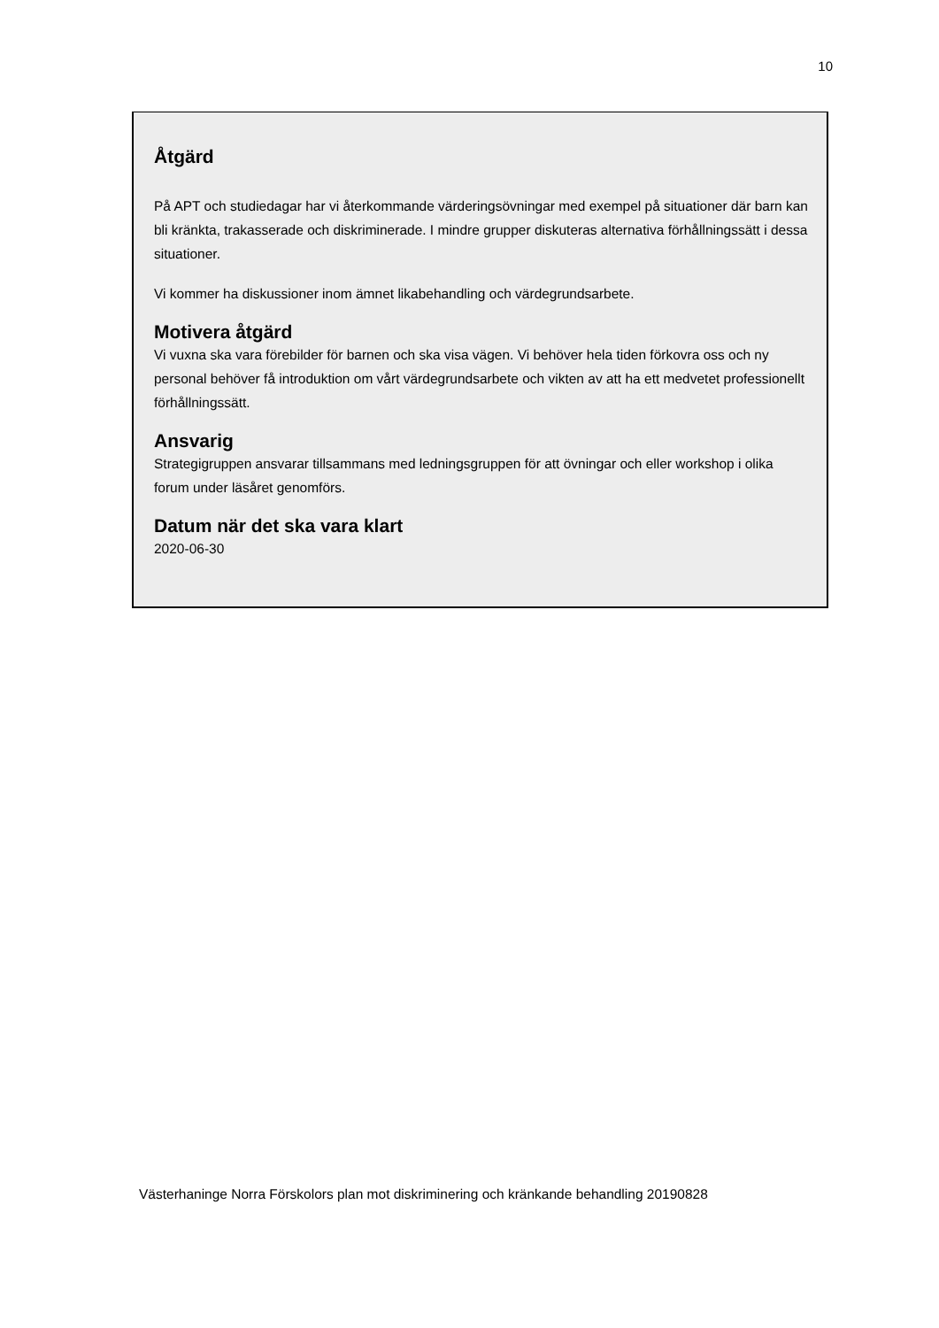10
Åtgärd
På APT och studiedagar har vi återkommande värderingsövningar med exempel på situationer där barn kan bli kränkta, trakasserade och diskriminerade. I mindre grupper diskuteras alternativa förhållningssätt i dessa situationer.
Vi kommer ha diskussioner inom ämnet likabehandling och värdegrundsarbete.
Motivera åtgärd
Vi vuxna ska vara förebilder för barnen och ska visa vägen. Vi behöver hela tiden förkovra oss och ny personal behöver få introduktion om vårt värdegrundsarbete och vikten av att ha ett medvetet professionellt förhållningssätt.
Ansvarig
Strategigruppen ansvarar tillsammans med ledningsgruppen för att övningar och eller workshop i olika forum under läsåret genomförs.
Datum när det ska vara klart
2020-06-30
Västerhaninge Norra Förskolors plan mot diskriminering och kränkande behandling 20190828